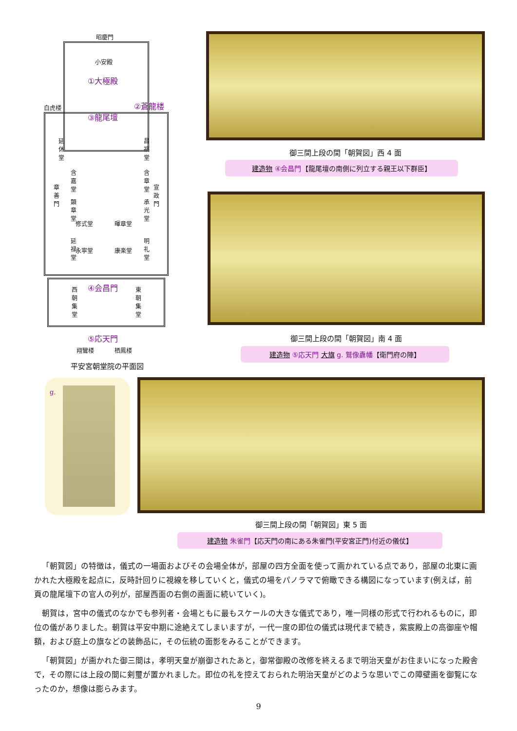昭慶門
小安殿
①大極殿
白虎楼 ②蒼龍楼
③龍尾壇
修式堂 暉章堂
永寧堂 康楽堂
④会昌門
⑤応天門
翔鸞楼 栖鳳楼
延休堂 昌福堂
含嘉堂 含章堂
章善門 宣政門
顕章堂 承光堂
延禄堂 明礼堂
西朝集堂 東朝集堂
平安宮朝堂院の平面図
御三間上段の間「朝賀図」西 4 面
建造物 ④会昌門【龍尾壇の南側に列立する親王以下群臣】
御三間上段の間「朝賀図」南 4 面
建造物 ⑤応天門 大旗 g. 鷲像纛幡【衛門府の陣】
g.
御三間上段の間「朝賀図」東 5 面
建造物 朱雀門【応天門の南にある朱雀門(平安宮正門)付近の儀仗】
「朝賀図」の特徴は，儀式の一場面およびその会場全体が，部屋の四方全面を使って画かれている点であり，部屋の北東に画かれた大極殿を起点に，反時計回りに視線を移していくと，儀式の場をパノラマで俯瞰できる構図になっています(例えば，前頁の龍尾壇下の官人の列が，部屋西面の右側の画面に続いていく)。
朝賀は，宮中の儀式のなかでも参列者・会場ともに最もスケールの大きな儀式であり，唯一同様の形式で行われるものに，即位の儀がありました。朝賀は平安中期に途絶えてしまいますが，一代一度の即位の儀式は現代まで続き，紫宸殿上の高御座や帽額，および庭上の旗などの装飾品に，その伝統の面影をみることができます。
「朝賀図」が画かれた御三間は，孝明天皇が崩御されたあと，御常御殿の改修を終えるまで明治天皇がお住まいになった殿舎で，その際には上段の間に剣璽が置かれました。即位の礼を控えておられた明治天皇がどのような思いでこの障壁画を御覧になったのか，想像は膨らみます。
9